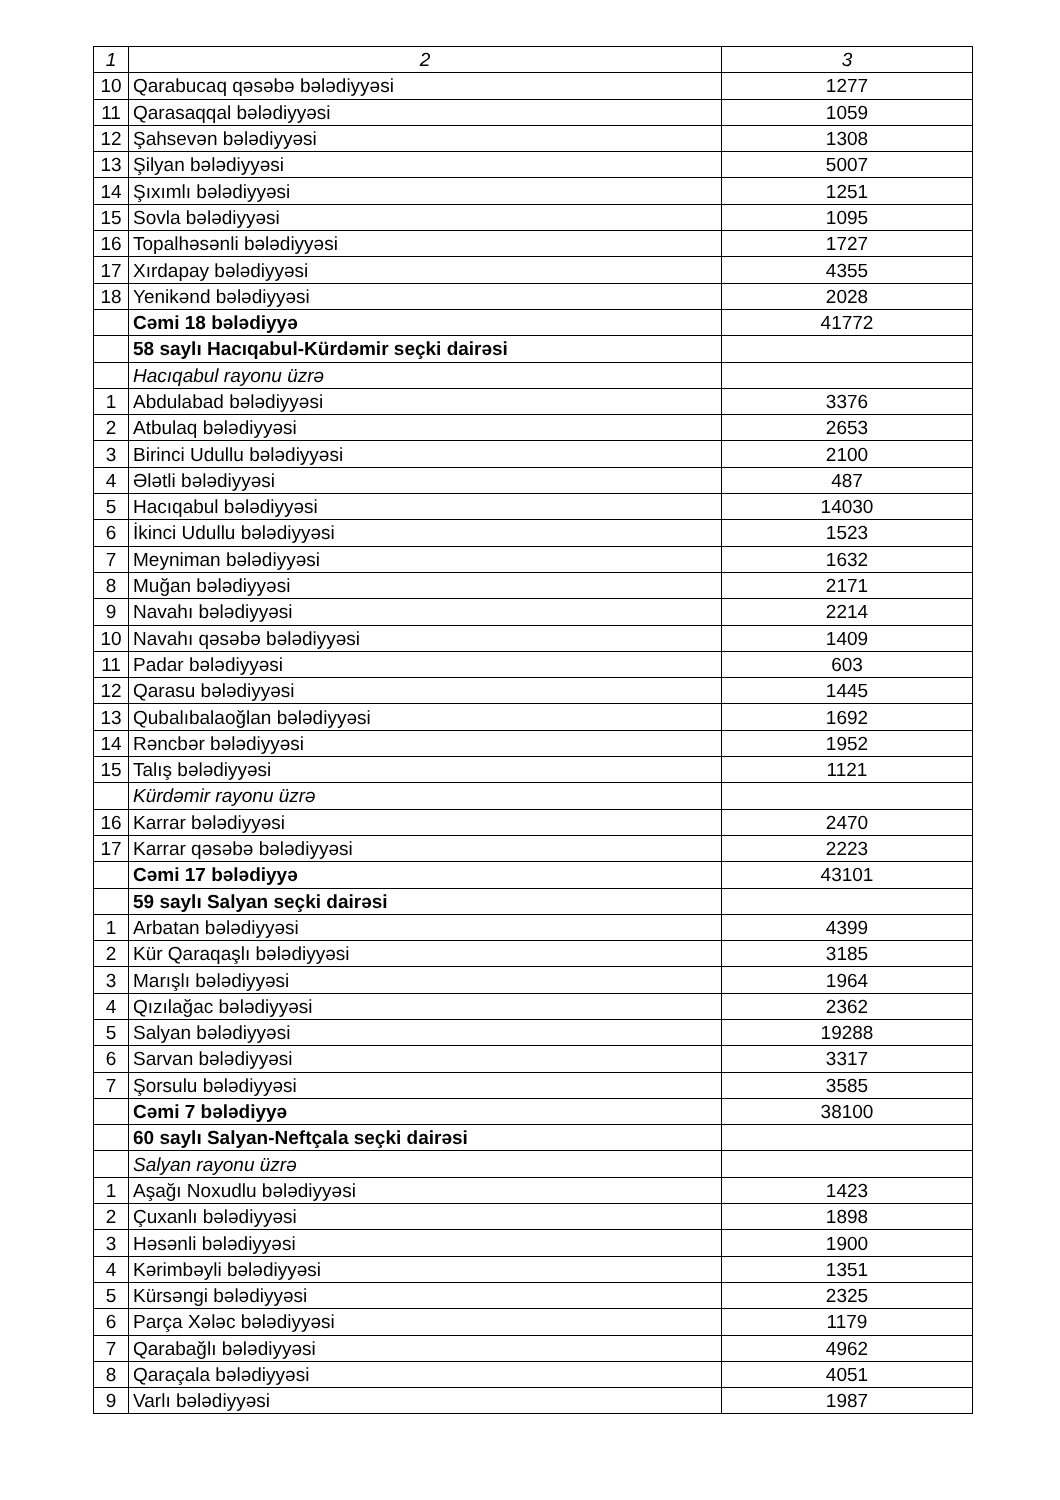| 1 | 2 | 3 |
| 10 | Qarabucaq qəsəbə bələdiyyəsi | 1277 |
| 11 | Qarasaqqal bələdiyyəsi | 1059 |
| 12 | Şahsevən bələdiyyəsi | 1308 |
| 13 | Şilyan bələdiyyəsi | 5007 |
| 14 | Şıxımlı bələdiyyəsi | 1251 |
| 15 | Sovla bələdiyyəsi | 1095 |
| 16 | Topalhəsənli bələdiyyəsi | 1727 |
| 17 | Xırdapay bələdiyyəsi | 4355 |
| 18 | Yenikənd bələdiyyəsi | 2028 |
| | Cəmi 18 bələdiyyə | 41772 |
| | 58 saylı Hacıqabul-Kürdəmir seçki dairəsi | |
| | Hacıqabul rayonu üzrə | |
| 1 | Abdulabad bələdiyyəsi | 3376 |
| 2 | Atbulaq bələdiyyəsi | 2653 |
| 3 | Birinci Udullu bələdiyyəsi | 2100 |
| 4 | Ələtli bələdiyyəsi | 487 |
| 5 | Hacıqabul bələdiyyəsi | 14030 |
| 6 | İkinci Udullu bələdiyyəsi | 1523 |
| 7 | Meyniman bələdiyyəsi | 1632 |
| 8 | Muğan bələdiyyəsi | 2171 |
| 9 | Navahı bələdiyyəsi | 2214 |
| 10 | Navahı qəsəbə bələdiyyəsi | 1409 |
| 11 | Padar bələdiyyəsi | 603 |
| 12 | Qarasu bələdiyyəsi | 1445 |
| 13 | Qubalıbalaoğlan bələdiyyəsi | 1692 |
| 14 | Rəncbər bələdiyyəsi | 1952 |
| 15 | Talış bələdiyyəsi | 1121 |
| | Kürdəmir rayonu üzrə | |
| 16 | Karrar bələdiyyəsi | 2470 |
| 17 | Karrar qəsəbə bələdiyyəsi | 2223 |
| | Cəmi 17 bələdiyyə | 43101 |
| | 59 saylı Salyan seçki dairəsi | |
| 1 | Arbatan bələdiyyəsi | 4399 |
| 2 | Kür Qaraqaşlı bələdiyyəsi | 3185 |
| 3 | Marışlı bələdiyyəsi | 1964 |
| 4 | Qızılağac bələdiyyəsi | 2362 |
| 5 | Salyan bələdiyyəsi | 19288 |
| 6 | Sarvan bələdiyyəsi | 3317 |
| 7 | Şorsulu bələdiyyəsi | 3585 |
| | Cəmi 7 bələdiyyə | 38100 |
| | 60 saylı Salyan-Neftçala seçki dairəsi | |
| | Salyan rayonu üzrə | |
| 1 | Aşağı Noxudlu bələdiyyəsi | 1423 |
| 2 | Çuxanlı bələdiyyəsi | 1898 |
| 3 | Həsənli bələdiyyəsi | 1900 |
| 4 | Kərimbəyli bələdiyyəsi | 1351 |
| 5 | Kürsəngi bələdiyyəsi | 2325 |
| 6 | Parça Xələc bələdiyyəsi | 1179 |
| 7 | Qarabağlı bələdiyyəsi | 4962 |
| 8 | Qaraçala bələdiyyəsi | 4051 |
| 9 | Varlı bələdiyyəsi | 1987 |